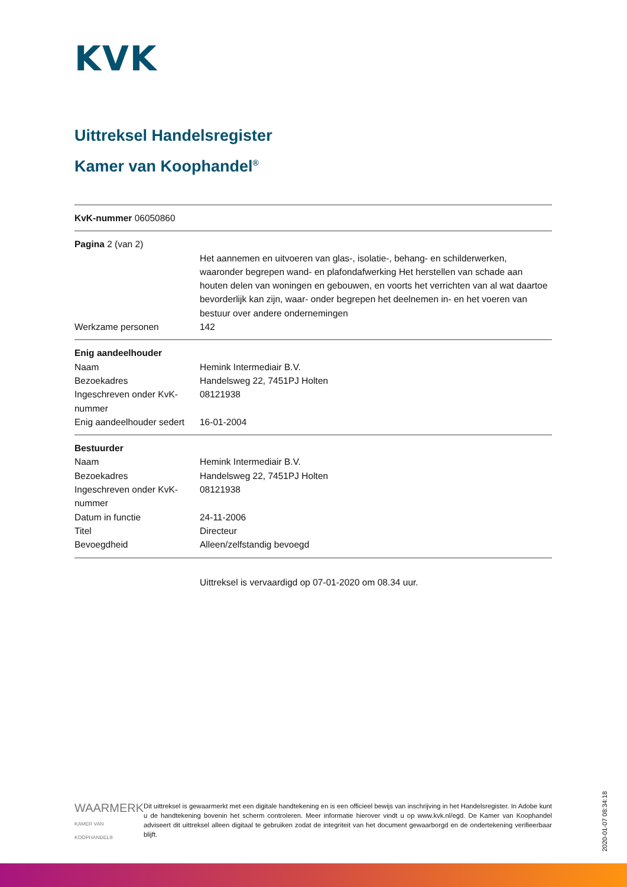KVK
Uittreksel Handelsregister
Kamer van Koophandel<sup>®</sup>
KvK-nummer 06050860
Pagina 2 (van 2)
| | Het aannemen en uitvoeren van glas-, isolatie-, behang- en schilderwerken, waaronder begrepen wand- en plafondafwerking Het herstellen van schade aan houten delen van woningen en gebouwen, en voorts het verrichten van al wat daartoe bevorderlijk kan zijn, waar- onder begrepen het deelnemen in- en het voeren van bestuur over andere ondernemingen |
| Werkzame personen | 142 |
Enig aandeelhouder
| Naam | Hemink Intermediair B.V. |
| Bezoekadres | Handelsweg 22, 7451PJ Holten |
| Ingeschreven onder KvK-nummer | 08121938 |
| Enig aandeelhouder sedert | 16-01-2004 |
Bestuurder
| Naam | Hemink Intermediair B.V. |
| Bezoekadres | Handelsweg 22, 7451PJ Holten |
| Ingeschreven onder KvK-nummer | 08121938 |
| Datum in functie | 24-11-2006 |
| Titel | Directeur |
| Bevoegdheid | Alleen/zelfstandig bevoegd |
Uittreksel is vervaardigd op 07-01-2020 om 08.34 uur.
WAARMERK
KAMER VAN KOOPHANDEL®
Dit uittreksel is gewaarmerkt met een digitale handtekening en is een officieel bewijs van inschrijving in het Handelsregister. In Adobe kunt u de handtekening bovenin het scherm controleren. Meer informatie hierover vindt u op www.kvk.nl/egd. De Kamer van Koophandel adviseert dit uittreksel alleen digitaal te gebruiken zodat de integriteit van het document gewaarborgd en de ondertekening verifieerbaar blijft.
2020-01-07 08:34:18